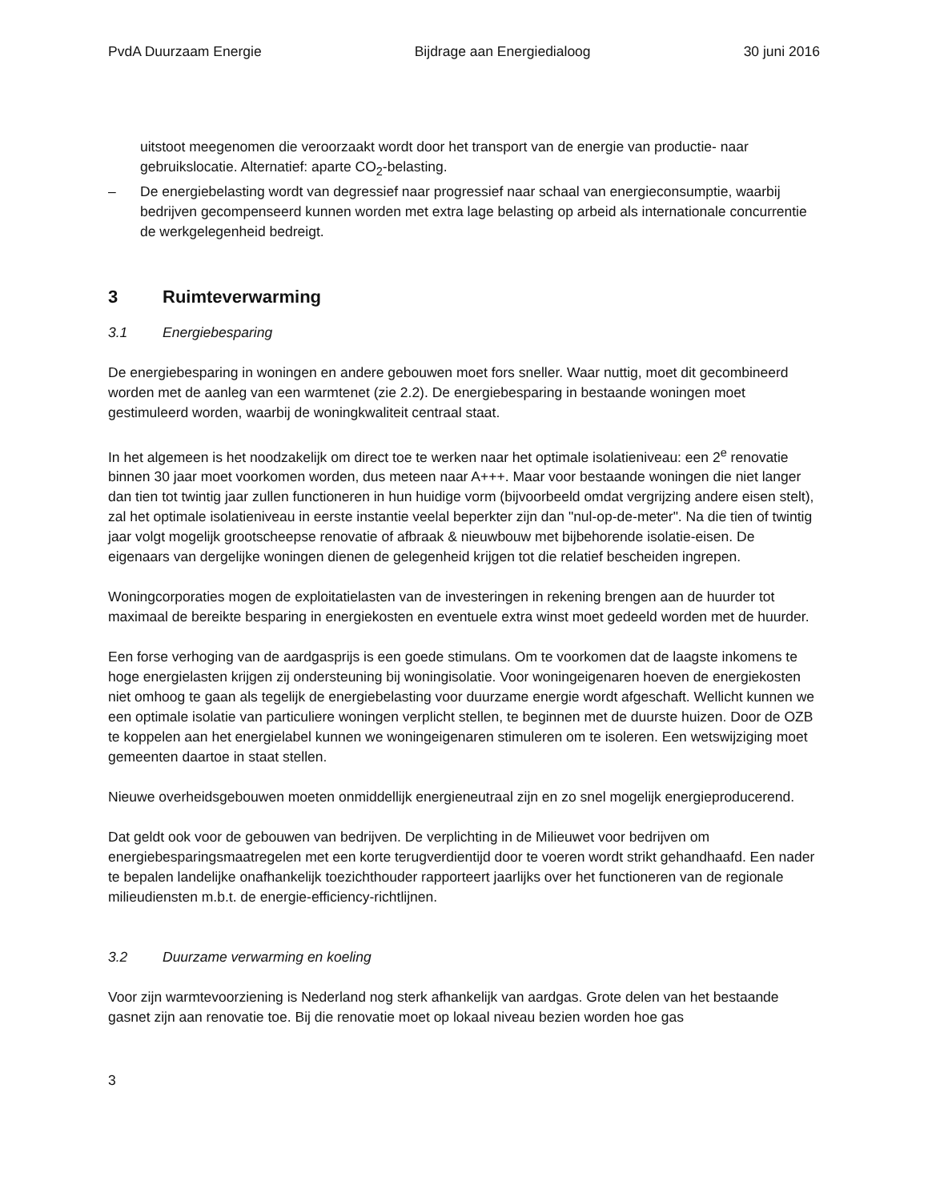PvdA Duurzaam Energie Bijdrage aan Energiedialoog 30 juni 2016
uitstoot meegenomen die veroorzaakt wordt door het transport van de energie van productie- naar gebruikslocatie. Alternatief: aparte CO<sub>2</sub>-belasting.
– De energiebelasting wordt van degressief naar progressief naar schaal van energieconsumptie, waarbij bedrijven gecompenseerd kunnen worden met extra lage belasting op arbeid als internationale concurrentie de werkgelegenheid bedreigt.
3 Ruimteverwarming
3.1 Energiebesparing
De energiebesparing in woningen en andere gebouwen moet fors sneller. Waar nuttig, moet dit gecombineerd worden met de aanleg van een warmtenet (zie 2.2). De energiebesparing in bestaande woningen moet gestimuleerd worden, waarbij de woningkwaliteit centraal staat.
In het algemeen is het noodzakelijk om direct toe te werken naar het optimale isolatieniveau: een 2<sup>e</sup> renovatie binnen 30 jaar moet voorkomen worden, dus meteen naar A+++. Maar voor bestaande woningen die niet langer dan tien tot twintig jaar zullen functioneren in hun huidige vorm (bijvoorbeeld omdat vergrijzing andere eisen stelt), zal het optimale isolatieniveau in eerste instantie veelal beperkter zijn dan "nul-op-de-meter". Na die tien of twintig jaar volgt mogelijk grootscheepse renovatie of afbraak & nieuwbouw met bijbehorende isolatie-eisen. De eigenaars van dergelijke woningen dienen de gelegenheid krijgen tot die relatief bescheiden ingrepen.
Woningcorporaties mogen de exploitatielasten van de investeringen in rekening brengen aan de huurder tot maximaal de bereikte besparing in energiekosten en eventuele extra winst moet gedeeld worden met de huurder.
Een forse verhoging van de aardgasprijs is een goede stimulans. Om te voorkomen dat de laagste inkomens te hoge energielasten krijgen zij ondersteuning bij woningisolatie. Voor woningeigenaren hoeven de energiekosten niet omhoog te gaan als tegelijk de energiebelasting voor duurzame energie wordt afgeschaft. Wellicht kunnen we een optimale isolatie van particuliere woningen verplicht stellen, te beginnen met de duurste huizen. Door de OZB te koppelen aan het energielabel kunnen we woningeigenaren stimuleren om te isoleren. Een wetswijziging moet gemeenten daartoe in staat stellen.
Nieuwe overheidsgebouwen moeten onmiddellijk energieneutraal zijn en zo snel mogelijk energieproducerend.
Dat geldt ook voor de gebouwen van bedrijven. De verplichting in de Milieuwet voor bedrijven om energiebesparingsmaatregelen met een korte terugverdientijd door te voeren wordt strikt gehandhaafd. Een nader te bepalen landelijke onafhankelijk toezichthouder rapporteert jaarlijks over het functioneren van de regionale milieudiensten m.b.t. de energie-efficiency-richtlijnen.
3.2 Duurzame verwarming en koeling
Voor zijn warmtevoorziening is Nederland nog sterk afhankelijk van aardgas. Grote delen van het bestaande gasnet zijn aan renovatie toe. Bij die renovatie moet op lokaal niveau bezien worden hoe gas
3